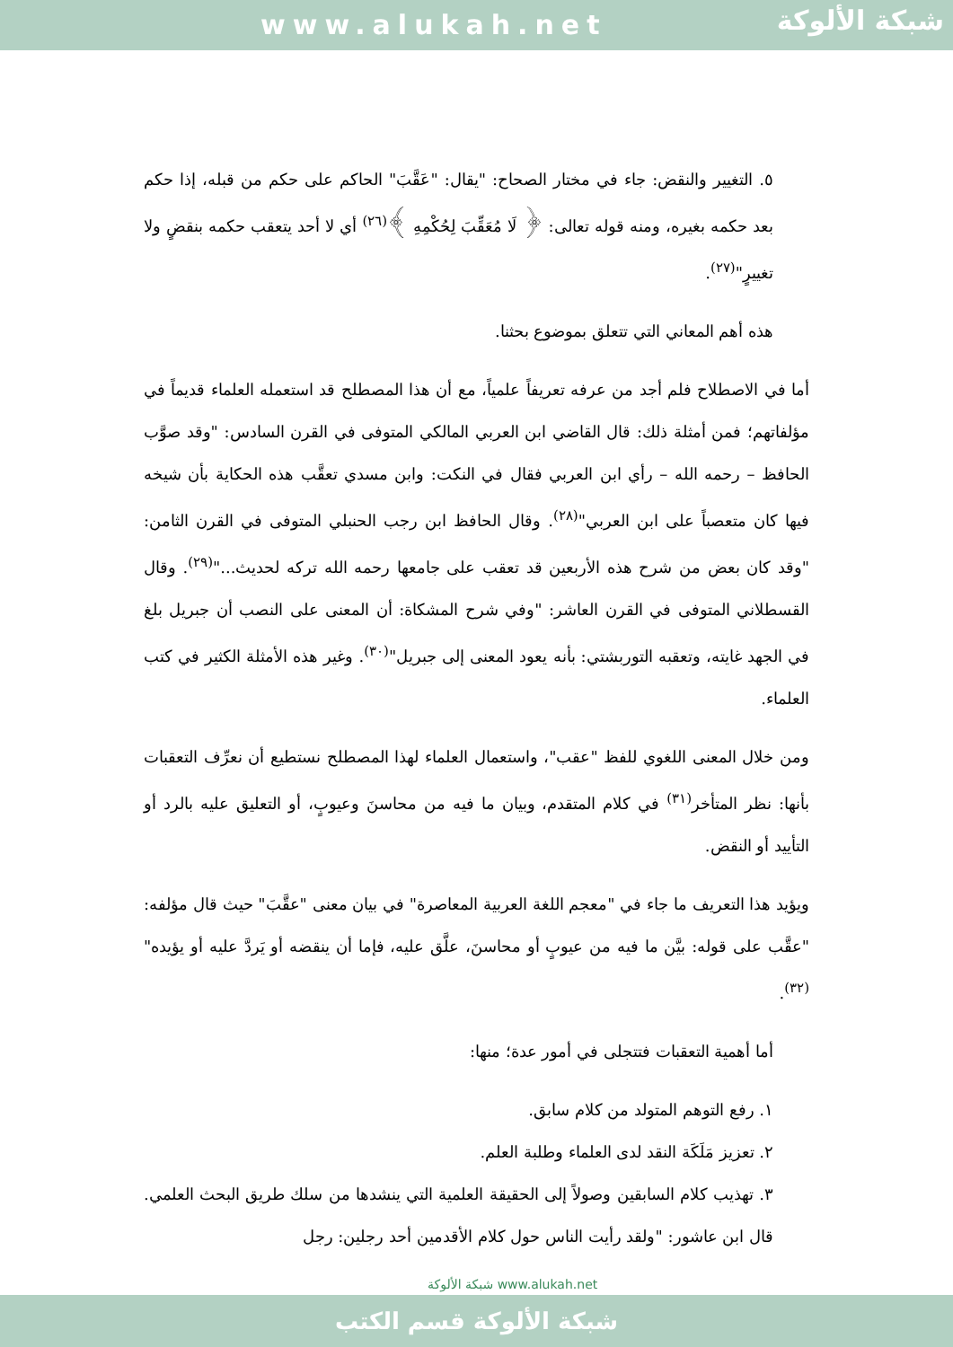www.alukah.net
شبكة الألوكة
٥. التغيير والنقض: جاء في مختار الصحاح: "يقال: "عَقَّبَ" الحاكم على حكم من قبله، إذا حكم بعد حكمه بغيره، ومنه قوله تعالى: ﴿ لَا مُعَقِّبَ لِحُكْمِهِ ﴾<sup>(٢٦)</sup> أي لا أحد يتعقب حكمه بنقضٍ ولا تغييرٍ"<sup>(٢٧)</sup>.
هذه أهم المعاني التي تتعلق بموضوع بحثنا.
أما في الاصطلاح فلم أجد من عرفه تعريفاً علمياً، مع أن هذا المصطلح قد استعمله العلماء قديماً في مؤلفاتهم؛ فمن أمثلة ذلك: قال القاضي ابن العربي المالكي المتوفى في القرن السادس: "وقد صوَّب الحافظ – رحمه الله – رأي ابن العربي فقال في النكت: وابن مسدي تعقَّب هذه الحكاية بأن شيخه فيها كان متعصباً على ابن العربي"<sup>(٢٨)</sup>. وقال الحافظ ابن رجب الحنبلي المتوفى في القرن الثامن: "وقد كان بعض من شرح هذه الأربعين قد تعقب على جامعها رحمه الله تركه لحديث..."<sup>(٢٩)</sup>. وقال القسطلاني المتوفى في القرن العاشر: "وفي شرح المشكاة: أن المعنى على النصب أن جبريل بلغ في الجهد غايته، وتعقبه التوربشتي: بأنه يعود المعنى إلى جبريل"<sup>(٣٠)</sup>. وغير هذه الأمثلة الكثير في كتب العلماء.
ومن خلال المعنى اللغوي للفظ "عقب"، واستعمال العلماء لهذا المصطلح نستطيع أن نعرِّف التعقبات بأنها: نظر المتأخر<sup>(٣١)</sup> في كلام المتقدم، وبيان ما فيه من محاسنَ وعيوبٍ، أو التعليق عليه بالرد أو التأييد أو النقض.
ويؤيد هذا التعريف ما جاء في "معجم اللغة العربية المعاصرة" في بيان معنى "عقَّبَ" حيث قال مؤلفه: "عقَّب على قوله: بيَّن ما فيه من عيوبٍ أو محاسنَ، علَّق عليه، فإما أن ينقضه أو يَردَّ عليه أو يؤيده"<sup>(٣٢)</sup>.
أما أهمية التعقبات فتتجلى في أمور عدة؛ منها:
١. رفع التوهم المتولد من كلام سابق.
٢. تعزيز مَلَكَة النقد لدى العلماء وطلبة العلم.
٣. تهذيب كلام السابقين وصولاً إلى الحقيقة العلمية التي ينشدها من سلك طريق البحث العلمي. قال ابن عاشور: "ولقد رأيت الناس حول كلام الأقدمين أحد رجلين: رجل
شبكة الألوكة www.alukah.net
شبكة الألوكة قسم الكتب